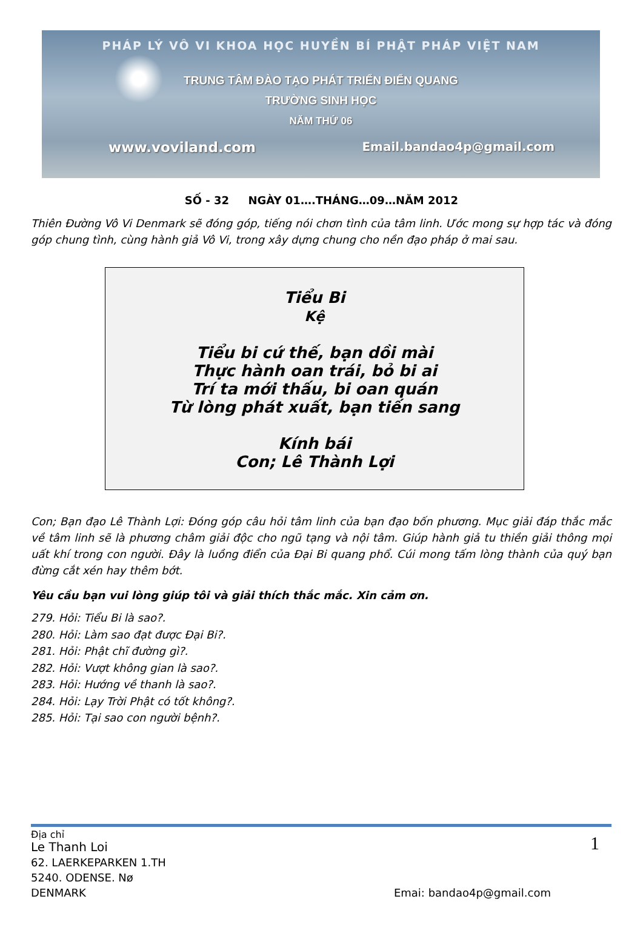PHÁP LÝ VÔ VI KHOA HỌC HUYỀN BÍ PHẬT PHÁP VIỆT NAM
TRUNG TÂM ĐÀO TẠO PHÁT TRIỂN ĐIỂN QUANG
TRƯỜNG SINH HỌC
NĂM THỨ 06
www.voviland.com Email.bandao4p@gmail.com
SỐ - 32 NGÀY 01….THÁNG…09…NĂM 2012
Thiên Đường Vô Vi Denmark sẽ đóng góp, tiếng nói chơn tình của tâm linh. Ước mong sự hợp tác và đóng góp chung tình, cùng hành giả Vô Vi, trong xây dựng chung cho nền đạo pháp ở mai sau.
Tiểu Bi
Kệ
Tiểu bi cứ thế, bạn dồi mài
Thực hành oan trái, bỏ bi ai
Trí ta mới thấu, bi oan quán
Từ lòng phát xuất, bạn tiến sang
Kính bái
Con; Lê Thành Lợi
Con; Bạn đạo Lê Thành Lợi: Đóng góp câu hỏi tâm linh của bạn đạo bốn phương. Mục giải đáp thắc mắc về tâm linh sẽ là phương châm giải độc cho ngũ tạng và nội tâm. Giúp hành giả tu thiền giải thông mọi uất khí trong con người. Đây là luồng điển của Đại Bi quang phổ. Cúi mong tấm lòng thành của quý bạn đừng cắt xén hay thêm bớt.
Yêu cầu bạn vui lòng giúp tôi và giải thích thắc mắc. Xin cảm ơn.
279. Hỏi: Tiểu Bi là sao?.
280. Hỏi: Làm sao đạt được Đại Bi?.
281. Hỏi: Phật chĩ đường gì?.
282. Hỏi: Vượt không gian là sao?.
283. Hỏi: Hướng về thanh là sao?.
284. Hỏi: Lạy Trời Phật có tốt không?.
285. Hỏi: Tại sao con người bệnh?.
Địa chỉ 1
Le Thanh Loi
62. LAERKEPARKEN 1.TH
5240. ODENSE. Nø
DENMARK Emai: bandao4p@gmail.com